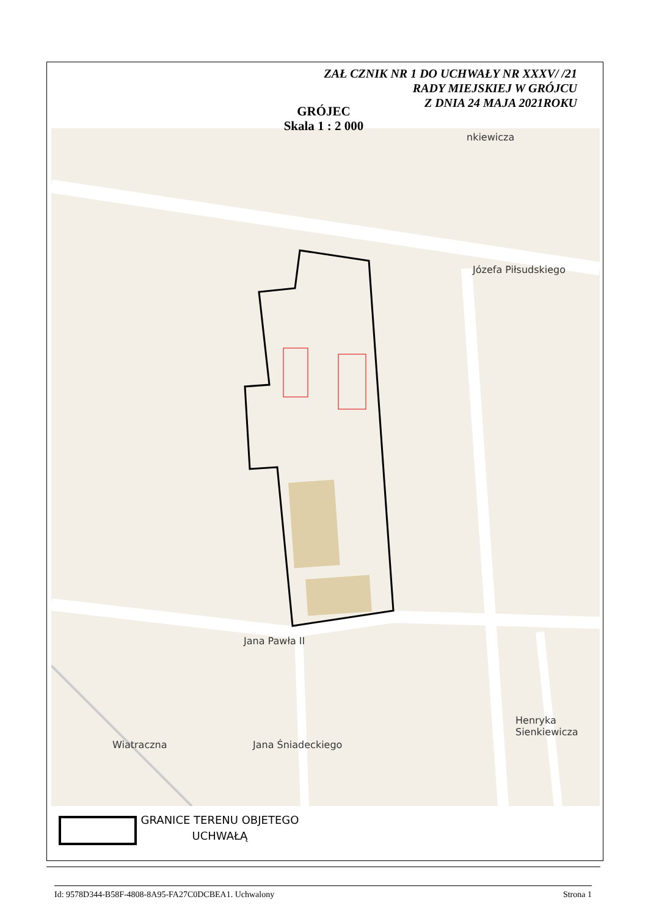ZAŁ CZNIK NR 1 DO UCHWAŁY NR XXXV/ /21
RADY MIEJSKIEJ W GRÓJCU
Z DNIA 24 MAJA 2021ROKU
Józefa Piłsudskiego
Jana Pawła II
Jana Śniadeckiego
Henryka Sienkiewicza
Wiatraczna
nkiewicza
GRÓJEC
Skala 1 : 2 000
GRANICE TERENU OBJETEGO
UCHWAŁĄ
Id: 9578D344-B58F-4808-8A95-FA27C0DCBEA1. Uchwalony Strona 1